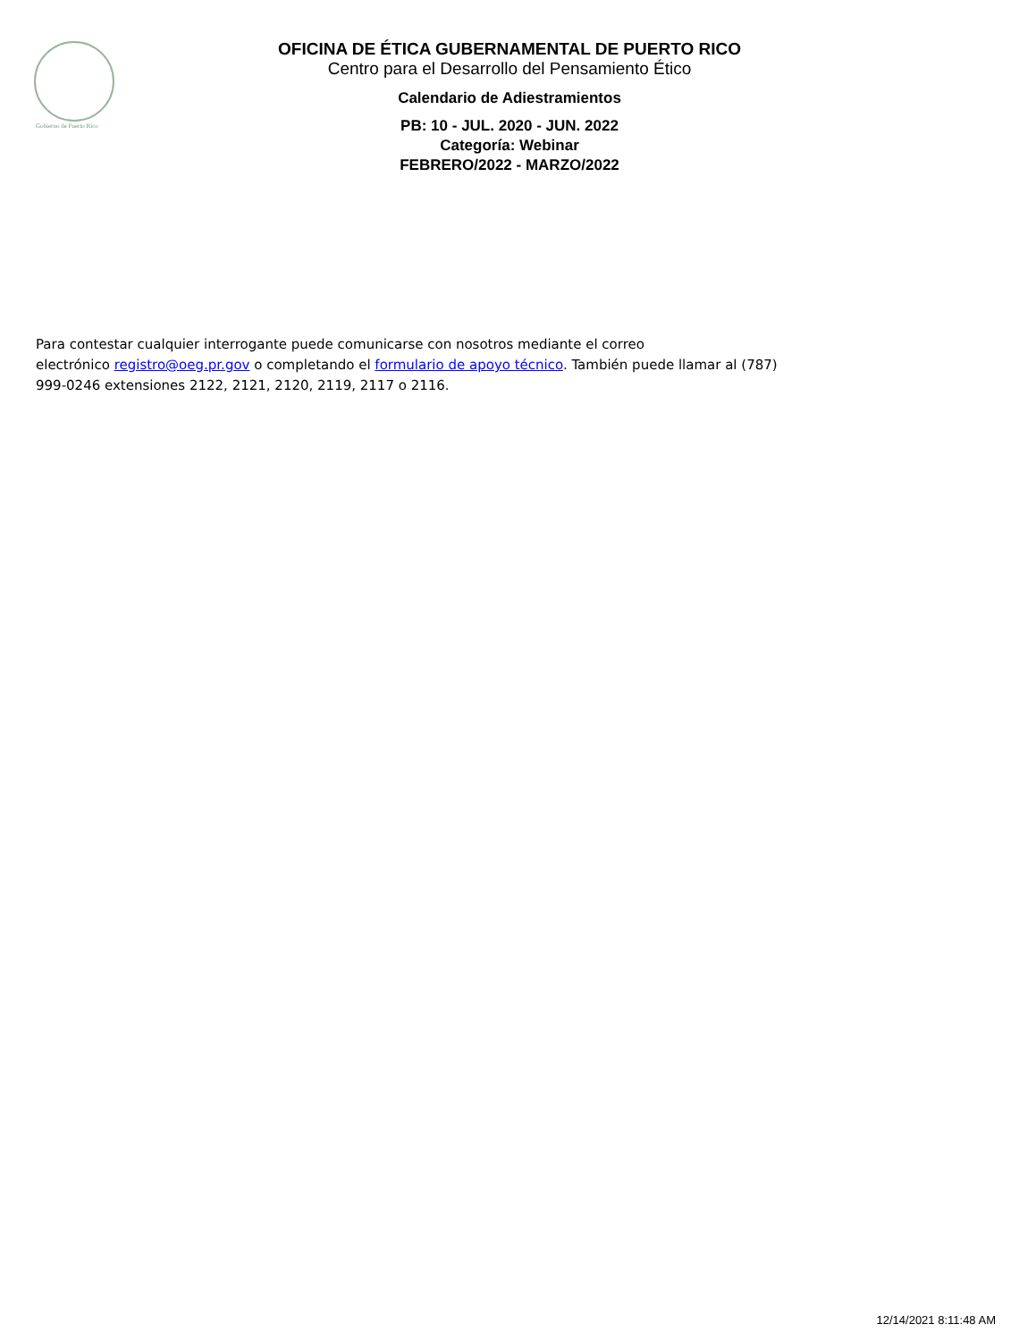Gobierno de Puerto Rico
OFICINA DE ÉTICA GUBERNAMENTAL DE PUERTO RICO
Centro para el Desarrollo del Pensamiento Ético
Calendario de Adiestramientos
PB: 10 - JUL. 2020 - JUN. 2022
Categoría: Webinar
FEBRERO/2022 - MARZO/2022
Para contestar cualquier interrogante puede comunicarse con nosotros mediante el correo
electrónico registro@oeg.pr.gov o completando el formulario de apoyo técnico. También puede llamar al (787)
999-0246 extensiones 2122, 2121, 2120, 2119, 2117 o 2116.
12/14/2021 8:11:48 AM